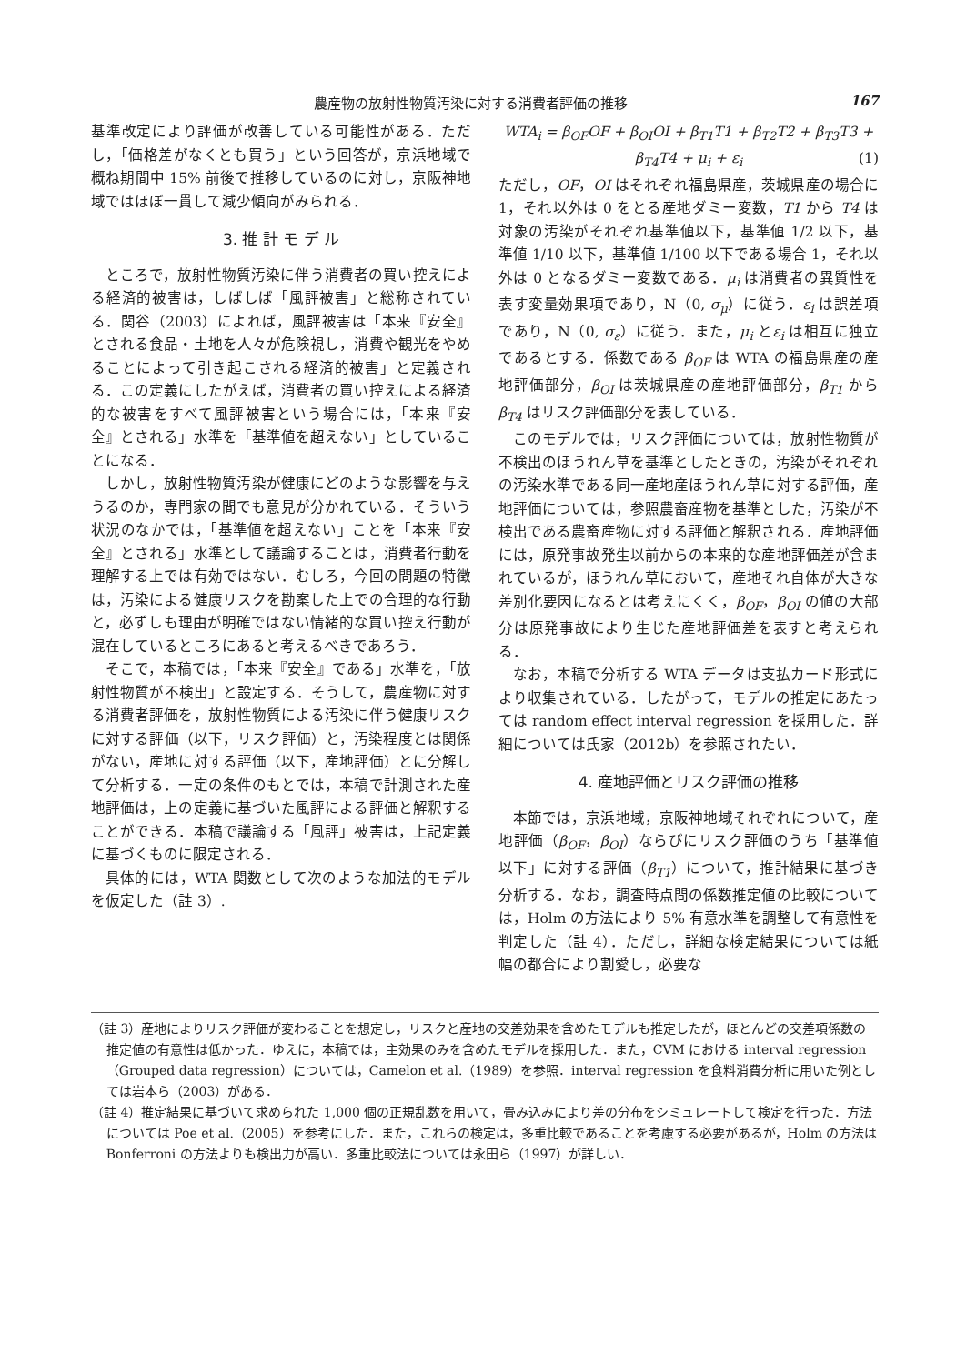農産物の放射性物質汚染に対する消費者評価の推移 167
基準改定により評価が改善している可能性がある．ただし，「価格差がなくとも買う」という回答が，京浜地域で概ね期間中 15% 前後で推移しているのに対し，京阪神地域ではほぼ一貫して減少傾向がみられる．
3. 推 計 モ デ ル
ところで，放射性物質汚染に伴う消費者の買い控えによる経済的被害は，しばしば「風評被害」と総称されている．関谷（2003）によれば，風評被害は「本来『安全』とされる食品・土地を人々が危険視し，消費や観光をやめることによって引き起こされる経済的被害」と定義される．この定義にしたがえば，消費者の買い控えによる経済的な被害をすべて風評被害という場合には，「本来『安全』とされる」水準を「基準値を超えない」としていることになる．
しかし，放射性物質汚染が健康にどのような影響を与えうるのか，専門家の間でも意見が分かれている．そういう状況のなかでは，「基準値を超えない」ことを「本来『安全』とされる」水準として議論することは，消費者行動を理解する上では有効ではない．むしろ，今回の問題の特徴は，汚染による健康リスクを勘案した上での合理的な行動と，必ずしも理由が明確ではない情緒的な買い控え行動が混在しているところにあると考えるべきであろう．
そこで，本稿では，「本来『安全』である」水準を，「放射性物質が不検出」と設定する．そうして，農産物に対する消費者評価を，放射性物質による汚染に伴う健康リスクに対する評価（以下，リスク評価）と，汚染程度とは関係がない，産地に対する評価（以下，産地評価）とに分解して分析する．一定の条件のもとでは，本稿で計測された産地評価は，上の定義に基づいた風評による評価と解釈することができる．本稿で議論する「風評」被害は，上記定義に基づくものに限定される．
具体的には，WTA 関数として次のような加法的モデルを仮定した（註 3）.
WTA<sub>i</sub> = β<sub>OF</sub>OF + β<sub>OI</sub>OI + β<sub>T1</sub>T1 + β<sub>T2</sub>T2 + β<sub>T3</sub>T3 +
β<sub>T4</sub>T4 + μ<sub>i</sub> + ε<sub>i</sub> (1)
ただし，OF，OI はそれぞれ福島県産，茨城県産の場合に 1，それ以外は 0 をとる産地ダミー変数，T1 から T4 は対象の汚染がそれぞれ基準値以下，基準値 1/2 以下，基準値 1/10 以下，基準値 1/100 以下である場合 1，それ以外は 0 となるダミー変数である．μ<sub>i</sub> は消費者の異質性を表す変量効果項であり，N（0, σ<sub>μ</sub>）に従う．ε<sub>i</sub> は誤差項であり，N（0, σ<sub>ε</sub>）に従う．また，μ<sub>i</sub> とε<sub>i</sub> は相互に独立であるとする．係数である β<sub>OF</sub> は WTA の福島県産の産地評価部分，β<sub>OI</sub> は茨城県産の産地評価部分，β<sub>T1</sub> からβ<sub>T4</sub> はリスク評価部分を表している．
このモデルでは，リスク評価については，放射性物質が不検出のほうれん草を基準としたときの，汚染がそれぞれの汚染水準である同一産地産ほうれん草に対する評価，産地評価については，参照農畜産物を基準とした，汚染が不検出である農畜産物に対する評価と解釈される．産地評価には，原発事故発生以前からの本来的な産地評価差が含まれているが，ほうれん草において，産地それ自体が大きな差別化要因になるとは考えにくく，β<sub>OF</sub>，β<sub>OI</sub> の値の大部分は原発事故により生じた産地評価差を表すと考えられる．
なお，本稿で分析する WTA データは支払カード形式により収集されている．したがって，モデルの推定にあたっては random effect interval regression を採用した．詳細については氏家（2012b）を参照されたい．
4. 産地評価とリスク評価の推移
本節では，京浜地域，京阪神地域それぞれについて，産地評価（β<sub>OF</sub>，β<sub>OI</sub>）ならびにリスク評価のうち「基準値以下」に対する評価（β<sub>T1</sub>）について，推計結果に基づき分析する．なお，調査時点間の係数推定値の比較については，Holm の方法により 5% 有意水準を調整して有意性を判定した（註 4）．ただし，詳細な検定結果については紙幅の都合により割愛し，必要な
（註 3）産地によりリスク評価が変わることを想定し，リスクと産地の交差効果を含めたモデルも推定したが，ほとんどの交差項係数の推定値の有意性は低かった．ゆえに，本稿では，主効果のみを含めたモデルを採用した．また，CVM における interval regression（Grouped data regression）については，Camelon et al.（1989）を参照．interval regression を食料消費分析に用いた例としては岩本ら（2003）がある．
（註 4）推定結果に基づいて求められた 1,000 個の正規乱数を用いて，畳み込みにより差の分布をシミュレートして検定を行った．方法については Poe et al.（2005）を参考にした．また，これらの検定は，多重比較であることを考慮する必要があるが，Holm の方法は Bonferroni の方法よりも検出力が高い．多重比較法については永田ら（1997）が詳しい．